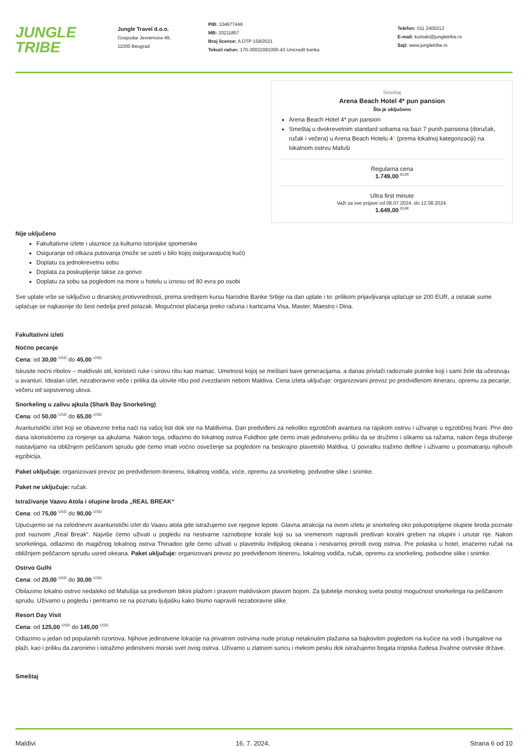JUNGLE
TRIBE
Jungle Travel d.o.o.
Gospodar Jevremova 49,
11000 Beograd
PIB: 104677446
MB: 20211857
Broj licence: A OTP 159/2021
Tekući račun: 170-30032091000-43 Unicredit banka
Telefon: 011 2400213
E-mail: kontakt@jungletribe.rs
Sajt: www.jungletribe.rs
Smeštaj
Arena Beach Hotel 4* pun pansion
Šta je uključeno
Arena Beach Hotel 4* pun pansion
Smeštaj u dvokrevetnim standard sobama na bazi 7 punih pansiona (doručak, ručak i večera) u Arena Beach Hotelu 4* (prema lokalnoj kategorizaciji) na lokalnom ostrvu Mafuši
Regularna cena
1.749,00 <sup>EUR</sup>
Ultra first minute
Važi za sve prijave od 08.07.2024. do 12.08.2024.
1.649,00 <sup>EUR</sup>
Nije uključeno
Fakultativne izlete i ulaznice za kulturno istorijske spomenike
Osiguranje od otkaza putovanja (može se uzeti u bilo kojoj osiguravajućoj kući)
Doplatu za jednokrevetnu sobu
Doplata za poskupljenje takse za gorivo
Doplatu za sobu sa pogledom na more u hotelu u iznosu od 80 evra po osobi
Sve uplate vrše se isključivo u dinarskoj protivvrednosti, prema srednjem kursu Narodne Banke Srbije na dan uplate i to: prilikom prijavljivanja uplaćuje se 200 EUR, a ostatak sume uplaćuje se najkasnije do šest nedelja pred polazak. Mogućnost plaćanja preko računa i karticama Visa, Master, Maestro i Dina.
Fakultativni izleti
Noćno pecanje
Cena: od 30,00 <sup>USD</sup> do 45,00 <sup>USD</sup>
Iskusite noćni ribolov – maldivski stil, koristeći ruke i sirovu ribu kao mamac. Umetnost kojoj se meštani bave generacijama, a danas privlači radoznale putnike koji i sami žele da učestvuju u avanturi. Idealan izlet, nezaboravno veče i prilika da ulovite ribu pod zvezdanim nebom Maldiva. Cena izleta uključuje: organizovani prevoz po predviđenom itineraru, opremu za pecanje, večeru od sopstvenog ulova.
Snorkeling u zalivu ajkula (Shark Bay Snorkeling)
Cena: od 50,00 <sup>USD</sup> do 65,00 <sup>USD</sup>
Avanturistički izlet koji se obavezno treba naći na vašoj listi dok ste na Maldivima. Dan predviđeni za nekoliko egzotičnih avantura na rajskom ostrvu i uživanje u egzotičnoj hrani. Prvi deo dana iskoristićemo za ronjenje sa ajkulama. Nakon toga, odlazimo do lokalnog ostrva Fulidhoo gde ćemo imati jedinstvenu priliku da se družimo i slikamo sa ražama, nakon čega druženje nastavljamo na obližnjem peščanom sprudu gde ćemo imati voćno osveženje sa pogledom na beskrajno plavetnilo Maldiva. U povratku tražimo delfine i uživamo u posmatranju njihovih egzibicija.
Paket uključuje: organizovani prevoz po predviđenom itinereru, lokalnog vodiča, voće, opremu za snorkeling, podvodne slike i snimke.
Paket ne uključuje: ručak.
Istraživanje Vaavu Atola i olupine broda „REAL BREAK“
Cena: od 75,00 <sup>USD</sup> do 90,00 <sup>USD</sup>
Upućujemo se na celodnevni avanturistički izlet do Vaavu atola gde istražujemo sve njegove lepote. Glavna atrakcija na ovom izletu je snorkeling oko polupotopljene olupine broda poznate pod nazivom „Real Break“. Najviše ćemo uživati u pogledu na nestvarne raznobojne korale koji su sa vremenom napravili predivan koralni greben na olupini i unutar nje. Nakon snorkelinga, odlazimo do magičnog lokalnog ostrva Thinadoo gde ćemo uživati u plavetnilu Indijskog okeana i nestvarnoj prirodi ovog ostrva. Pre polaska u hotel, imaćemo ručak na obližnjem peščanom sprudu usred okeana. Paket uključuje: organizovani prevoz po predviđenom itinereru, lokalnog vodiča, ručak, opremu za snorkeling, podvodne slike i snimke.
Ostrvo Gulhi
Cena: od 20,00 <sup>USD</sup> do 30,00 <sup>USD</sup>
Obilazimo lokalno ostrvo nedaleko od Mafušija sa predivnom bikini plažom i pravom maldivskom plavom bojom. Za ljubitelje morskog sveta postoji mogućnost snorkelinga na peščanom sprudu. Uživamo u pogledu i pentramo se na poznatu ljuljašku kako bismo napravili nezaboravne slike.
Resort Day Visit
Cena: od 125,00 <sup>USD</sup> do 145,00 <sup>USD</sup>
Odlazimo u jedan od popularnih rizortova. Njihove jedinstvene lokacije na privatnim ostrvima nude pristup netaknutim plažama sa bajkovitim pogledom na kućice na vodi i bungalove na plaži, kao i priliku da zaronimo i istražimo jedinstveni morski svet ovog ostrva. Uživamo u zlatnom suncu i mekom pesku dok istražujemo bogata tropska čudesa živahne ostrvske države.
Smeštaj
Maldivi 16. 7. 2024. Strana 6 od 10